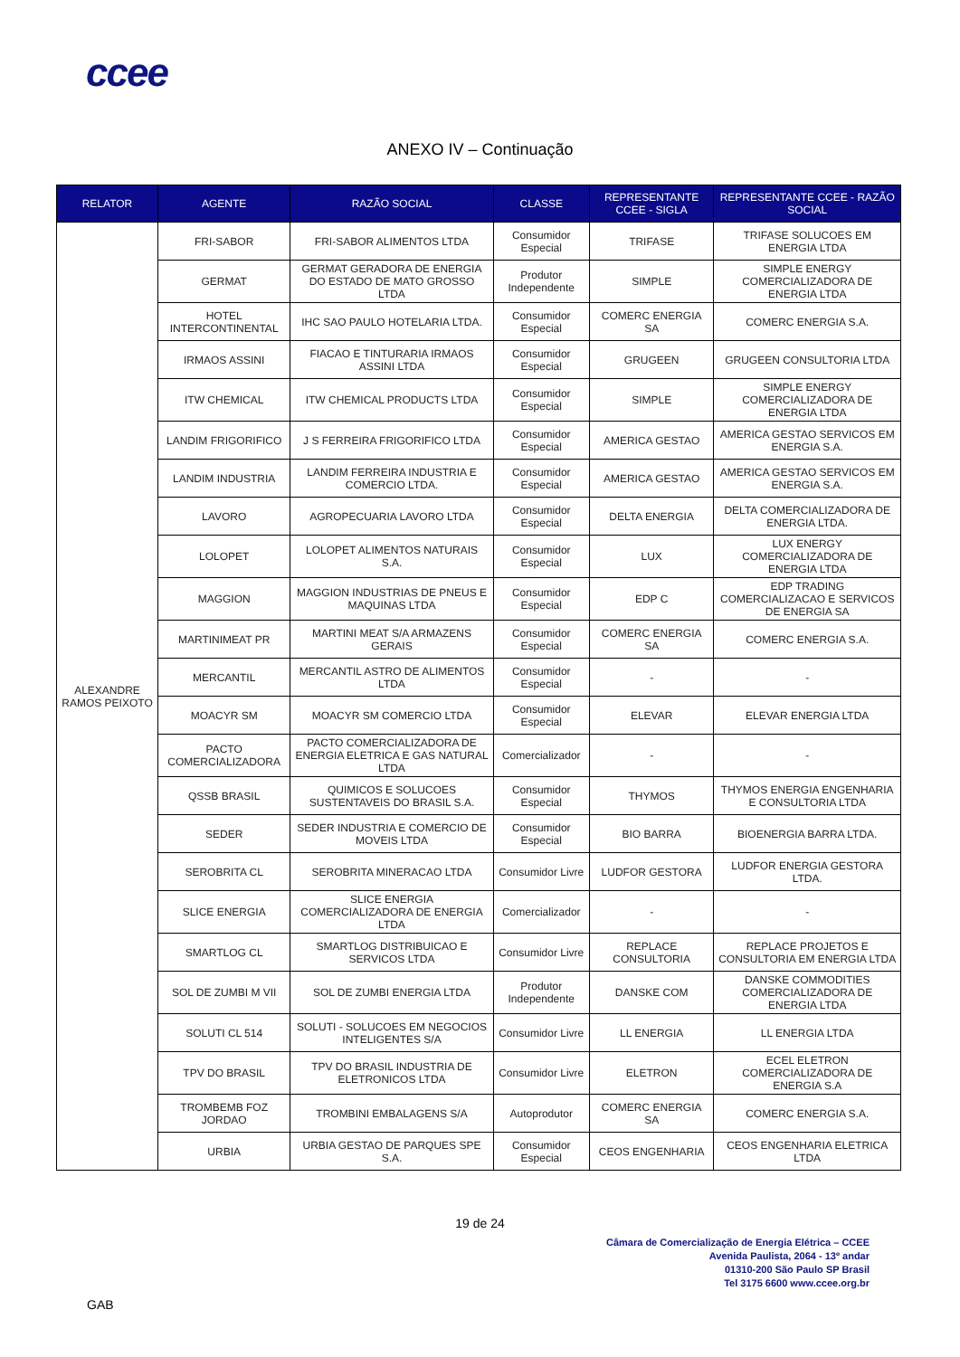ccee
ANEXO IV – Continuação
| RELATOR | AGENTE | RAZÃO SOCIAL | CLASSE | REPRESENTANTE CCEE - SIGLA | REPRESENTANTE CCEE - RAZÃO SOCIAL |
| --- | --- | --- | --- | --- | --- |
| ALEXANDRE RAMOS PEIXOTO | FRI-SABOR | FRI-SABOR ALIMENTOS LTDA | Consumidor Especial | TRIFASE | TRIFASE SOLUCOES EM ENERGIA LTDA |
| | GERMAT | GERMAT GERADORA DE ENERGIA DO ESTADO DE MATO GROSSO LTDA | Produtor Independente | SIMPLE | SIMPLE ENERGY COMERCIALIZADORA DE ENERGIA LTDA |
| | HOTEL INTERCONTINENTAL | IHC SAO PAULO HOTELARIA LTDA. | Consumidor Especial | COMERC ENERGIA SA | COMERC ENERGIA S.A. |
| | IRMAOS ASSINI | FIACAO E TINTURARIA IRMAOS ASSINI LTDA | Consumidor Especial | GRUGEEN | GRUGEEN CONSULTORIA LTDA |
| | ITW CHEMICAL | ITW CHEMICAL PRODUCTS LTDA | Consumidor Especial | SIMPLE | SIMPLE ENERGY COMERCIALIZADORA DE ENERGIA LTDA |
| | LANDIM FRIGORIFICO | J S FERREIRA FRIGORIFICO LTDA | Consumidor Especial | AMERICA GESTAO | AMERICA GESTAO SERVICOS EM ENERGIA S.A. |
| | LANDIM INDUSTRIA | LANDIM FERREIRA INDUSTRIA E COMERCIO LTDA. | Consumidor Especial | AMERICA GESTAO | AMERICA GESTAO SERVICOS EM ENERGIA S.A. |
| | LAVORO | AGROPECUARIA LAVORO LTDA | Consumidor Especial | DELTA ENERGIA | DELTA COMERCIALIZADORA DE ENERGIA LTDA. |
| | LOLOPET | LOLOPET ALIMENTOS NATURAIS S.A. | Consumidor Especial | LUX | LUX ENERGY COMERCIALIZADORA DE ENERGIA LTDA |
| | MAGGION | MAGGION INDUSTRIAS DE PNEUS E MAQUINAS LTDA | Consumidor Especial | EDP C | EDP TRADING COMERCIALIZACAO E SERVICOS DE ENERGIA SA |
| | MARTINIMEAT PR | MARTINI MEAT S/A ARMAZENS GERAIS | Consumidor Especial | COMERC ENERGIA SA | COMERC ENERGIA S.A. |
| | MERCANTIL | MERCANTIL ASTRO DE ALIMENTOS LTDA | Consumidor Especial | - | - |
| | MOACYR SM | MOACYR SM COMERCIO LTDA | Consumidor Especial | ELEVAR | ELEVAR ENERGIA LTDA |
| | PACTO COMERCIALIZADORA | PACTO COMERCIALIZADORA DE ENERGIA ELETRICA E GAS NATURAL LTDA | Comercializador | - | - |
| | QSSB BRASIL | QUIMICOS E SOLUCOES SUSTENTAVEIS DO BRASIL S.A. | Consumidor Especial | THYMOS | THYMOS ENERGIA ENGENHARIA E CONSULTORIA LTDA |
| | SEDER | SEDER INDUSTRIA E COMERCIO DE MOVEIS LTDA | Consumidor Especial | BIO BARRA | BIOENERGIA BARRA LTDA. |
| | SEROBRITA CL | SEROBRITA MINERACAO LTDA | Consumidor Livre | LUDFOR GESTORA | LUDFOR ENERGIA GESTORA LTDA. |
| | SLICE ENERGIA | SLICE ENERGIA COMERCIALIZADORA DE ENERGIA LTDA | Comercializador | - | - |
| | SMARTLOG CL | SMARTLOG DISTRIBUICAO E SERVICOS LTDA | Consumidor Livre | REPLACE CONSULTORIA | REPLACE PROJETOS E CONSULTORIA EM ENERGIA LTDA |
| | SOL DE ZUMBI M VII | SOL DE ZUMBI ENERGIA LTDA | Produtor Independente | DANSKE COM | DANSKE COMMODITIES COMERCIALIZADORA DE ENERGIA LTDA |
| | SOLUTI CL 514 | SOLUTI - SOLUCOES EM NEGOCIOS INTELIGENTES S/A | Consumidor Livre | LL ENERGIA | LL ENERGIA LTDA |
| | TPV DO BRASIL | TPV DO BRASIL INDUSTRIA DE ELETRONICOS LTDA | Consumidor Livre | ELETRON | ECEL ELETRON COMERCIALIZADORA DE ENERGIA S.A |
| | TROMBEMB FOZ JORDAO | TROMBINI EMBALAGENS S/A | Autoprodutor | COMERC ENERGIA SA | COMERC ENERGIA S.A. |
| | URBIA | URBIA GESTAO DE PARQUES SPE S.A. | Consumidor Especial | CEOS ENGENHARIA | CEOS ENGENHARIA ELETRICA LTDA |
19 de 24
Câmara de Comercialização de Energia Elétrica – CCEE
Avenida Paulista, 2064 - 13º andar
01310-200 São Paulo SP Brasil
Tel 3175 6600 www.ccee.org.br
GAB